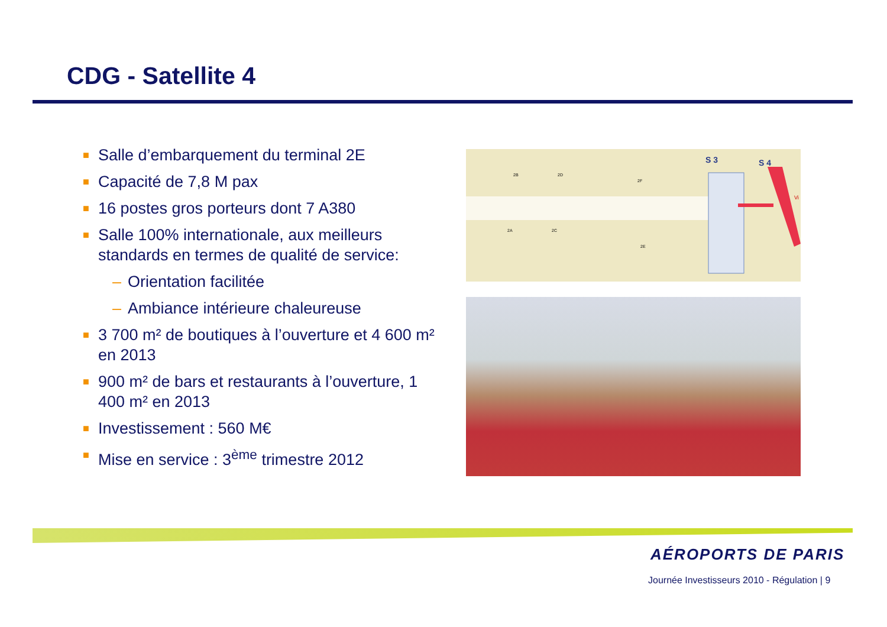CDG - Satellite 4
■ Salle d’embarquement du terminal 2E
■ Capacité de 7,8 M pax
■ 16 postes gros porteurs dont 7 A380
■ Salle 100% internationale, aux meilleurs standards en termes de qualité de service:
– Orientation facilitée
– Ambiance intérieure chaleureuse
■ 3 700 m² de boutiques à l’ouverture et 4 600 m² en 2013
■ 900 m² de bars et restaurants à l’ouverture, 1 400 m² en 2013
■ Investissement : 560 M€
■ Mise en service : 3<sup>ème</sup> trimestre 2012
S 3
S 4
2B
2D
2F
2A
2C
2E
Vi
AÉROPORTS DE PARIS
Journée Investisseurs 2010 - Régulation | 9